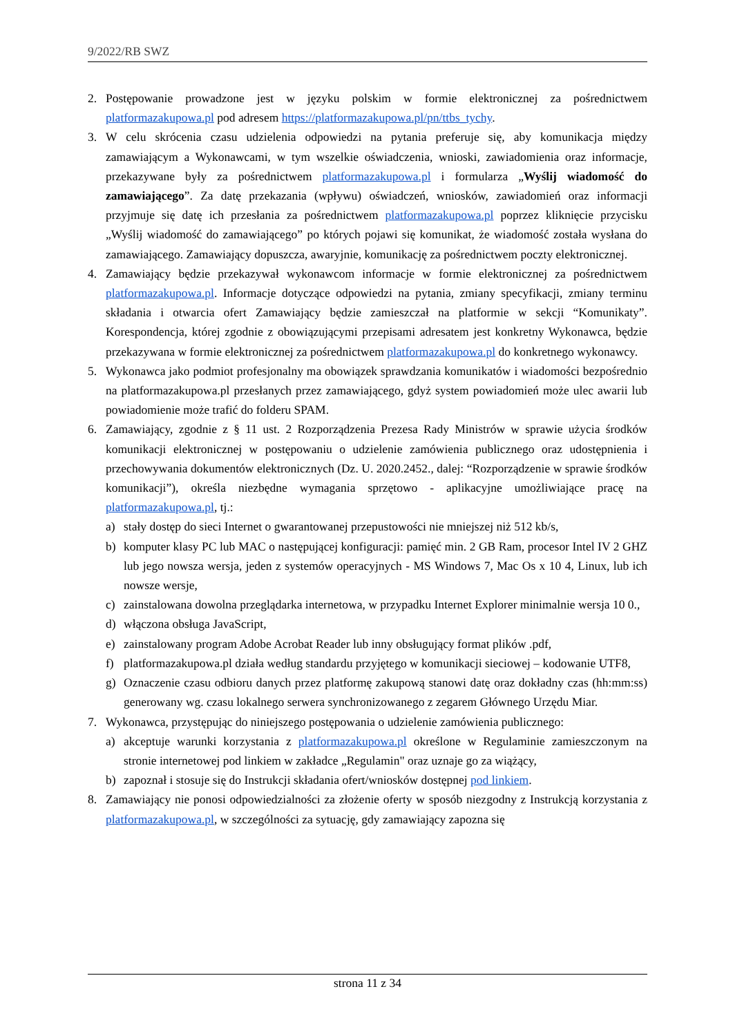9/2022/RB SWZ
2. Postępowanie prowadzone jest w języku polskim w formie elektronicznej za pośrednictwem platformazakupowa.pl pod adresem https://platformazakupowa.pl/pn/ttbs_tychy.
3. W celu skrócenia czasu udzielenia odpowiedzi na pytania preferuje się, aby komunikacja między zamawiającym a Wykonawcami, w tym wszelkie oświadczenia, wnioski, zawiadomienia oraz informacje, przekazywane były za pośrednictwem platformazakupowa.pl i formularza „Wyślij wiadomość do zamawiającego”. Za datę przekazania (wpływu) oświadczeń, wniosków, zawiadomień oraz informacji przyjmuje się datę ich przesłania za pośrednictwem platformazakupowa.pl poprzez kliknięcie przycisku „Wyślij wiadomość do zamawiającego” po których pojawi się komunikat, że wiadomość została wysłana do zamawiającego. Zamawiający dopuszcza, awaryjnie, komunikację za pośrednictwem poczty elektronicznej.
4. Zamawiający będzie przekazywał wykonawcom informacje w formie elektronicznej za pośrednictwem platformazakupowa.pl. Informacje dotyczące odpowiedzi na pytania, zmiany specyfikacji, zmiany terminu składania i otwarcia ofert Zamawiający będzie zamieszczał na platformie w sekcji “Komunikaty”. Korespondencja, której zgodnie z obowiązującymi przepisami adresatem jest konkretny Wykonawca, będzie przekazywana w formie elektronicznej za pośrednictwem platformazakupowa.pl do konkretnego wykonawcy.
5. Wykonawca jako podmiot profesjonalny ma obowiązek sprawdzania komunikatów i wiadomości bezpośrednio na platformazakupowa.pl przesłanych przez zamawiającego, gdyż system powiadomień może ulec awarii lub powiadomienie może trafić do folderu SPAM.
6. Zamawiający, zgodnie z § 11 ust. 2 Rozporządzenia Prezesa Rady Ministrów w sprawie użycia środków komunikacji elektronicznej w postępowaniu o udzielenie zamówienia publicznego oraz udostępnienia i przechowywania dokumentów elektronicznych (Dz. U. 2020.2452., dalej: “Rozporządzenie w sprawie środków komunikacji”), określa niezbędne wymagania sprzętowo - aplikacyjne umożliwiające pracę na platformazakupowa.pl, tj.:
a) stały dostęp do sieci Internet o gwarantowanej przepustowości nie mniejszej niż 512 kb/s,
b) komputer klasy PC lub MAC o następującej konfiguracji: pamięć min. 2 GB Ram, procesor Intel IV 2 GHZ lub jego nowsza wersja, jeden z systemów operacyjnych - MS Windows 7, Mac Os x 10 4, Linux, lub ich nowsze wersje,
c) zainstalowana dowolna przeglądarka internetowa, w przypadku Internet Explorer minimalnie wersja 10 0.,
d) włączona obsługa JavaScript,
e) zainstalowany program Adobe Acrobat Reader lub inny obsługujący format plików .pdf,
f) platformazakupowa.pl działa według standardu przyjętego w komunikacji sieciowej – kodowanie UTF8,
g) Oznaczenie czasu odbioru danych przez platformę zakupową stanowi datę oraz dokładny czas (hh:mm:ss) generowany wg. czasu lokalnego serwera synchronizowanego z zegarem Głównego Urzędu Miar.
7. Wykonawca, przystępując do niniejszego postępowania o udzielenie zamówienia publicznego:
a) akceptuje warunki korzystania z platformazakupowa.pl określone w Regulaminie zamieszczonym na stronie internetowej pod linkiem w zakładce „Regulamin" oraz uznaje go za wiążący,
b) zapoznał i stosuje się do Instrukcji składania ofert/wniosków dostępnej pod linkiem.
8. Zamawiający nie ponosi odpowiedzialności za złożenie oferty w sposób niezgodny z Instrukcją korzystania z platformazakupowa.pl, w szczególności za sytuację, gdy zamawiający zapozna się
strona 11 z 34